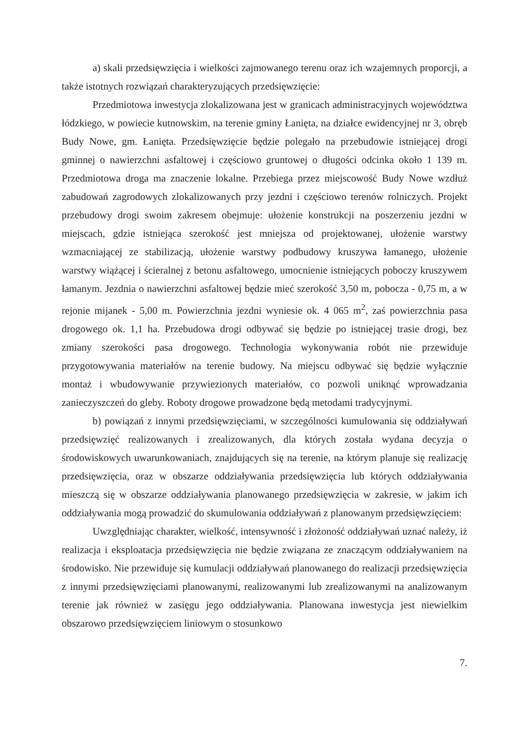a) skali przedsięwzięcia i wielkości zajmowanego terenu oraz ich wzajemnych proporcji, a także istotnych rozwiązań charakteryzujących przedsięwzięcie:
Przedmiotowa inwestycja zlokalizowana jest w granicach administracyjnych województwa łódzkiego, w powiecie kutnowskim, na terenie gminy Łanięta, na działce ewidencyjnej nr 3, obręb Budy Nowe, gm. Łanięta. Przedsięwzięcie będzie polegało na przebudowie istniejącej drogi gminnej o nawierzchni asfaltowej i częściowo gruntowej o długości odcinka około 1 139 m. Przedmiotowa droga ma znaczenie lokalne. Przebiega przez miejscowość Budy Nowe wzdłuż zabudowań zagrodowych zlokalizowanych przy jezdni i częściowo terenów rolniczych. Projekt przebudowy drogi swoim zakresem obejmuje: ułożenie konstrukcji na poszerzeniu jezdni w miejscach, gdzie istniejąca szerokość jest mniejsza od projektowanej, ułożenie warstwy wzmacniającej ze stabilizacją, ułożenie warstwy podbudowy kruszywa łamanego, ułożenie warstwy wiążącej i ścieralnej z betonu asfaltowego, umocnienie istniejących poboczy kruszywem łamanym. Jezdnia o nawierzchni asfaltowej będzie mieć szerokość 3,50 m, pobocza - 0,75 m, a w rejonie mijanek - 5,00 m. Powierzchnia jezdni wyniesie ok. 4 065 m<sup>2</sup>, zaś powierzchnia pasa drogowego ok. 1,1 ha. Przebudowa drogi odbywać się będzie po istniejącej trasie drogi, bez zmiany szerokości pasa drogowego. Technologia wykonywania robót nie przewiduje przygotowywania materiałów na terenie budowy. Na miejscu odbywać się będzie wyłącznie montaż i wbudowywanie przywiezionych materiałów, co pozwoli uniknąć wprowadzania zanieczyszczeń do gleby. Roboty drogowe prowadzone będą metodami tradycyjnymi.
b) powiązań z innymi przedsięwzięciami, w szczególności kumulowania się oddziaływań przedsięwzięć realizowanych i zrealizowanych, dla których została wydana decyzja o środowiskowych uwarunkowaniach, znajdujących się na terenie, na którym planuje się realizację przedsięwzięcia, oraz w obszarze oddziaływania przedsięwzięcia lub których oddziaływania mieszczą się w obszarze oddziaływania planowanego przedsięwzięcia w zakresie, w jakim ich oddziaływania mogą prowadzić do skumulowania oddziaływań z planowanym przedsięwzięciem:
Uwzględniając charakter, wielkość, intensywność i złożoność oddziaływań uznać należy, iż realizacja i eksploatacja przedsięwzięcia nie będzie związana ze znaczącym oddziaływaniem na środowisko. Nie przewiduje się kumulacji oddziaływań planowanego do realizacji przedsięwzięcia z innymi przedsięwzięciami planowanymi, realizowanymi lub zrealizowanymi na analizowanym terenie jak również w zasięgu jego oddziaływania. Planowana inwestycja jest niewielkim obszarowo przedsięwzięciem liniowym o stosunkowo
7.